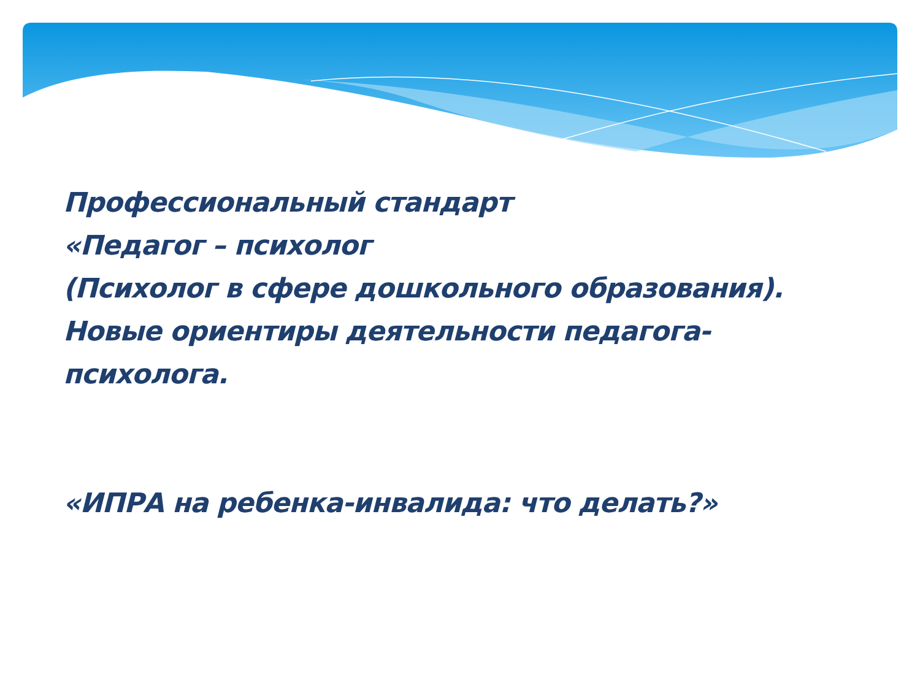Профессиональный стандарт
«Педагог – психолог
(Психолог в сфере дошкольного образования).
Новые ориентиры деятельности педагога-
психолога.
«ИПРА на ребенка-инвалида: что делать?»